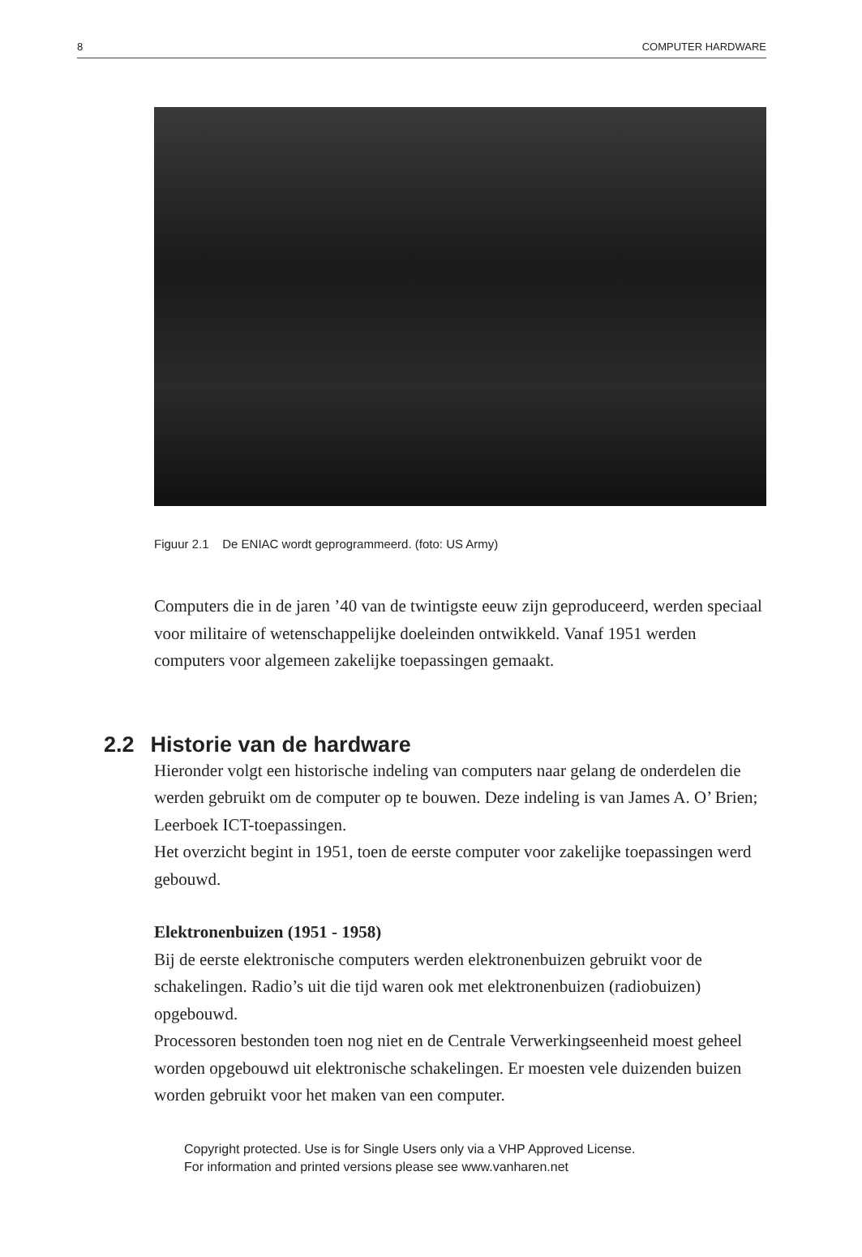8 COMPUTER HARDWARE
Figuur 2.1 De ENIAC wordt geprogrammeerd. (foto: US Army)
Computers die in de jaren ’40 van de twintigste eeuw zijn geproduceerd, werden speciaal voor militaire of wetenschappelijke doeleinden ontwikkeld. Vanaf 1951 werden computers voor algemeen zakelijke toepassingen gemaakt.
2.2 Historie van de hardware
Hieronder volgt een historische indeling van computers naar gelang de onderdelen die werden gebruikt om de computer op te bouwen. Deze indeling is van James A. O’ Brien; Leerboek ICT-toepassingen.
Het overzicht begint in 1951, toen de eerste computer voor zakelijke toepassingen werd gebouwd.
Elektronenbuizen (1951 - 1958)
Bij de eerste elektronische computers werden elektronenbuizen gebruikt voor de schakelingen. Radio’s uit die tijd waren ook met elektronenbuizen (radiobuizen) opgebouwd.
Processoren bestonden toen nog niet en de Centrale Verwerkingseenheid moest geheel worden opgebouwd uit elektronische schakelingen. Er moesten vele duizenden buizen worden gebruikt voor het maken van een computer.
Copyright protected. Use is for Single Users only via a VHP Approved License.
For information and printed versions please see www.vanharen.net